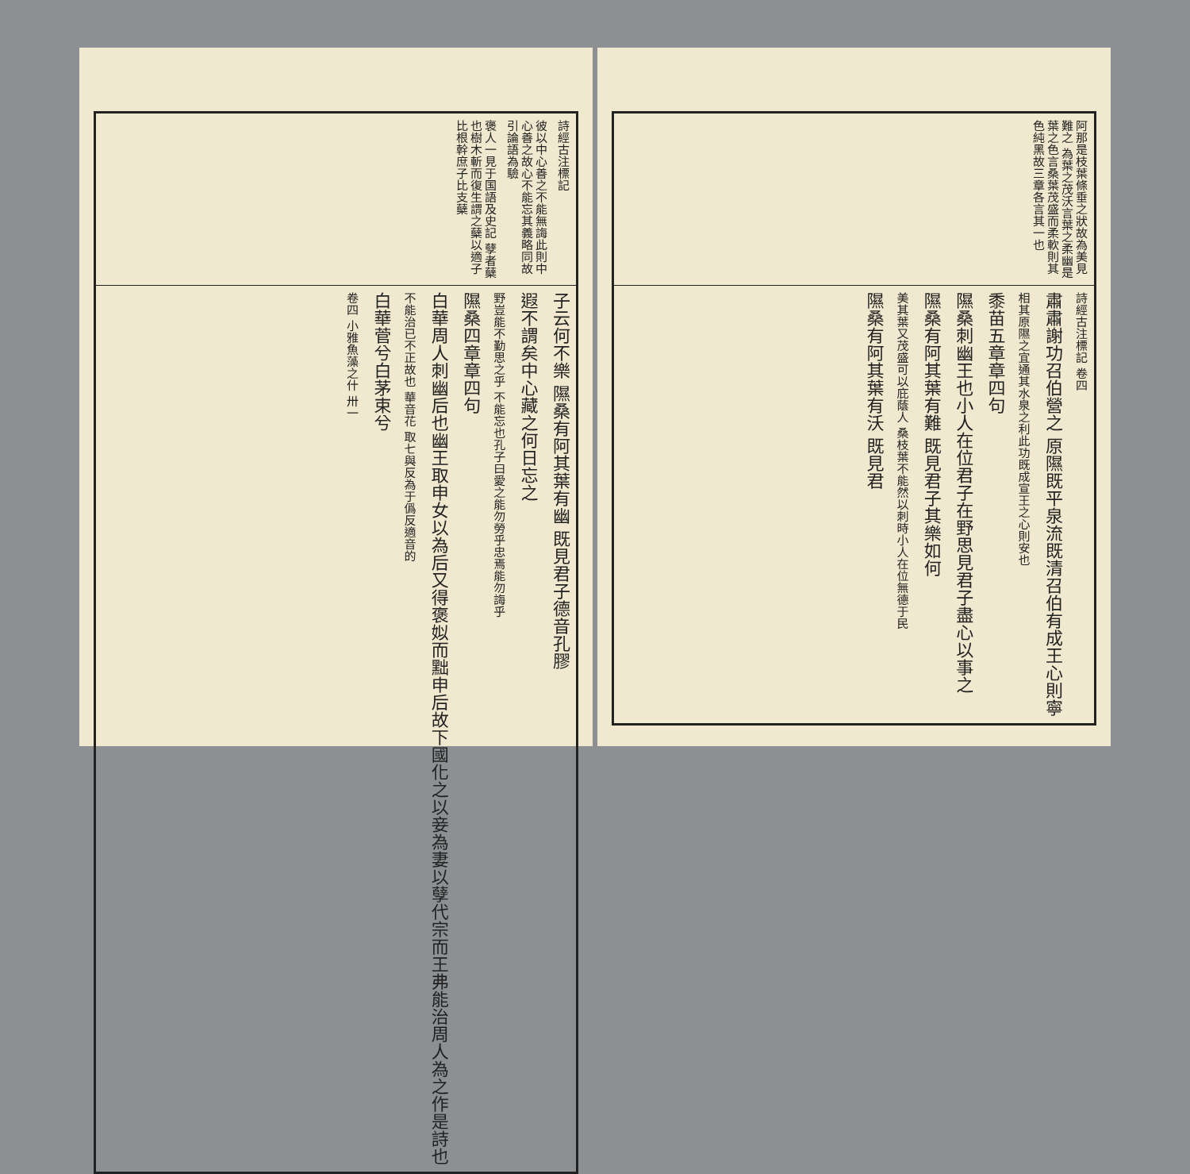詩經古注標記
彼以中心善之不能無誨此則中心善之故心不能忘其義略同故引論語為驗
褒人一見于国語及史記 孽者蘖也樹木斬而復生謂之蘖以適子比根幹庶子比支蘖
子云何不樂 隰桑有阿其葉有幽 既見君子德音孔膠
遐不謂矣中心藏之何日忘之
野豈能不勤思之乎 不能忘也孔子曰愛之能勿勞乎忠焉能勿誨乎
隰桑四章章四句
白華周人刺幽后也幽王取申女以為后又得褒姒而黜申后故下國化之以妾為妻以孽代宗而王弗能治周人為之作是詩也
不能治已不正故也 華音花 取七與反為于僞反適音的
白華菅兮白茅束兮
卷四 小雅魚藻之什 卅一
阿那是枝葉條垂之狀故為美見難之 為葉之茂沃言葉之柔幽是葉之色言桑葉茂盛而柔軟則其色純黑故三章各言其一也
詩經古注標記 卷四
肅肅謝功召伯營之 原隰既平泉流既清召伯有成王心則寧
相其原隰之宜通其水泉之利此功既成宣王之心則安也
黍苗五章章四句
隰桑刺幽王也小人在位君子在野思見君子盡心以事之
隰桑有阿其葉有難 既見君子其樂如何
美其葉又茂盛可以庇蔭人 桑枝葉不能然以刺時小人在位無德于民
隰桑有阿其葉有沃 既見君